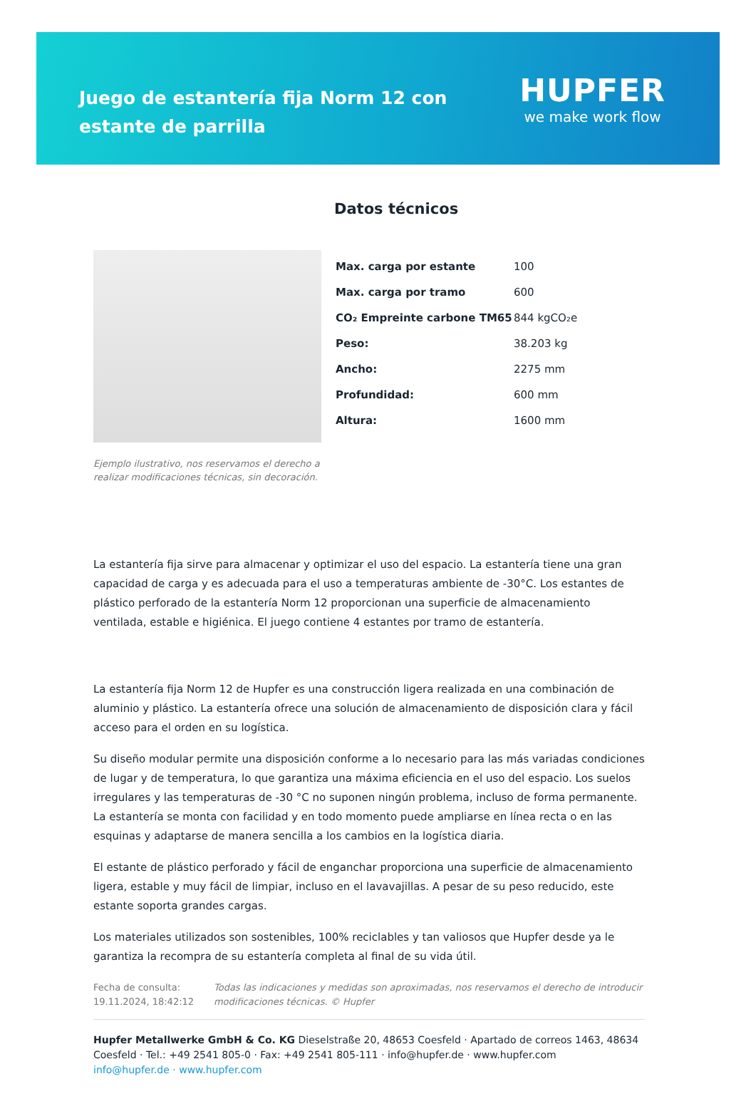Juego de estantería fija Norm 12 con estante de parrilla
HUPFER
we make work flow
Ejemplo ilustrativo, nos reservamos el derecho a realizar modificaciones técnicas, sin decoración.
Datos técnicos
| Max. carga por estante | 100 |
| Max. carga por tramo | 600 |
| CO₂ Empreinte carbone TM65 | 844 kgCO₂e |
| Peso: | 38.203 kg |
| Ancho: | 2275 mm |
| Profundidad: | 600 mm |
| Altura: | 1600 mm |
La estantería fija sirve para almacenar y optimizar el uso del espacio. La estantería tiene una gran capacidad de carga y es adecuada para el uso a temperaturas ambiente de -30°C. Los estantes de plástico perforado de la estantería Norm 12 proporcionan una superficie de almacenamiento ventilada, estable e higiénica. El juego contiene 4 estantes por tramo de estantería.
La estantería fija Norm 12 de Hupfer es una construcción ligera realizada en una combinación de aluminio y plástico. La estantería ofrece una solución de almacenamiento de disposición clara y fácil acceso para el orden en su logística.
Su diseño modular permite una disposición conforme a lo necesario para las más variadas condiciones de lugar y de temperatura, lo que garantiza una máxima eficiencia en el uso del espacio. Los suelos irregulares y las temperaturas de -30 °C no suponen ningún problema, incluso de forma permanente. La estantería se monta con facilidad y en todo momento puede ampliarse en línea recta o en las esquinas y adaptarse de manera sencilla a los cambios en la logística diaria.
El estante de plástico perforado y fácil de enganchar proporciona una superficie de almacenamiento ligera, estable y muy fácil de limpiar, incluso en el lavavajillas. A pesar de su peso reducido, este estante soporta grandes cargas.
Los materiales utilizados son sostenibles, 100% reciclables y tan valiosos que Hupfer desde ya le garantiza la recompra de su estantería completa al final de su vida útil.
Fecha de consulta: 19.11.2024, 18:42:12
Todas las indicaciones y medidas son aproximadas, nos reservamos el derecho de introducir modificaciones técnicas. © Hupfer
Hupfer Metallwerke GmbH & Co. KG Dieselstraße 20, 48653 Coesfeld · Apartado de correos 1463, 48634 Coesfeld · Tel.: +49 2541 805-0 · Fax: +49 2541 805-111 · info@hupfer.de · www.hupfer.com
info@hupfer.de · www.hupfer.com